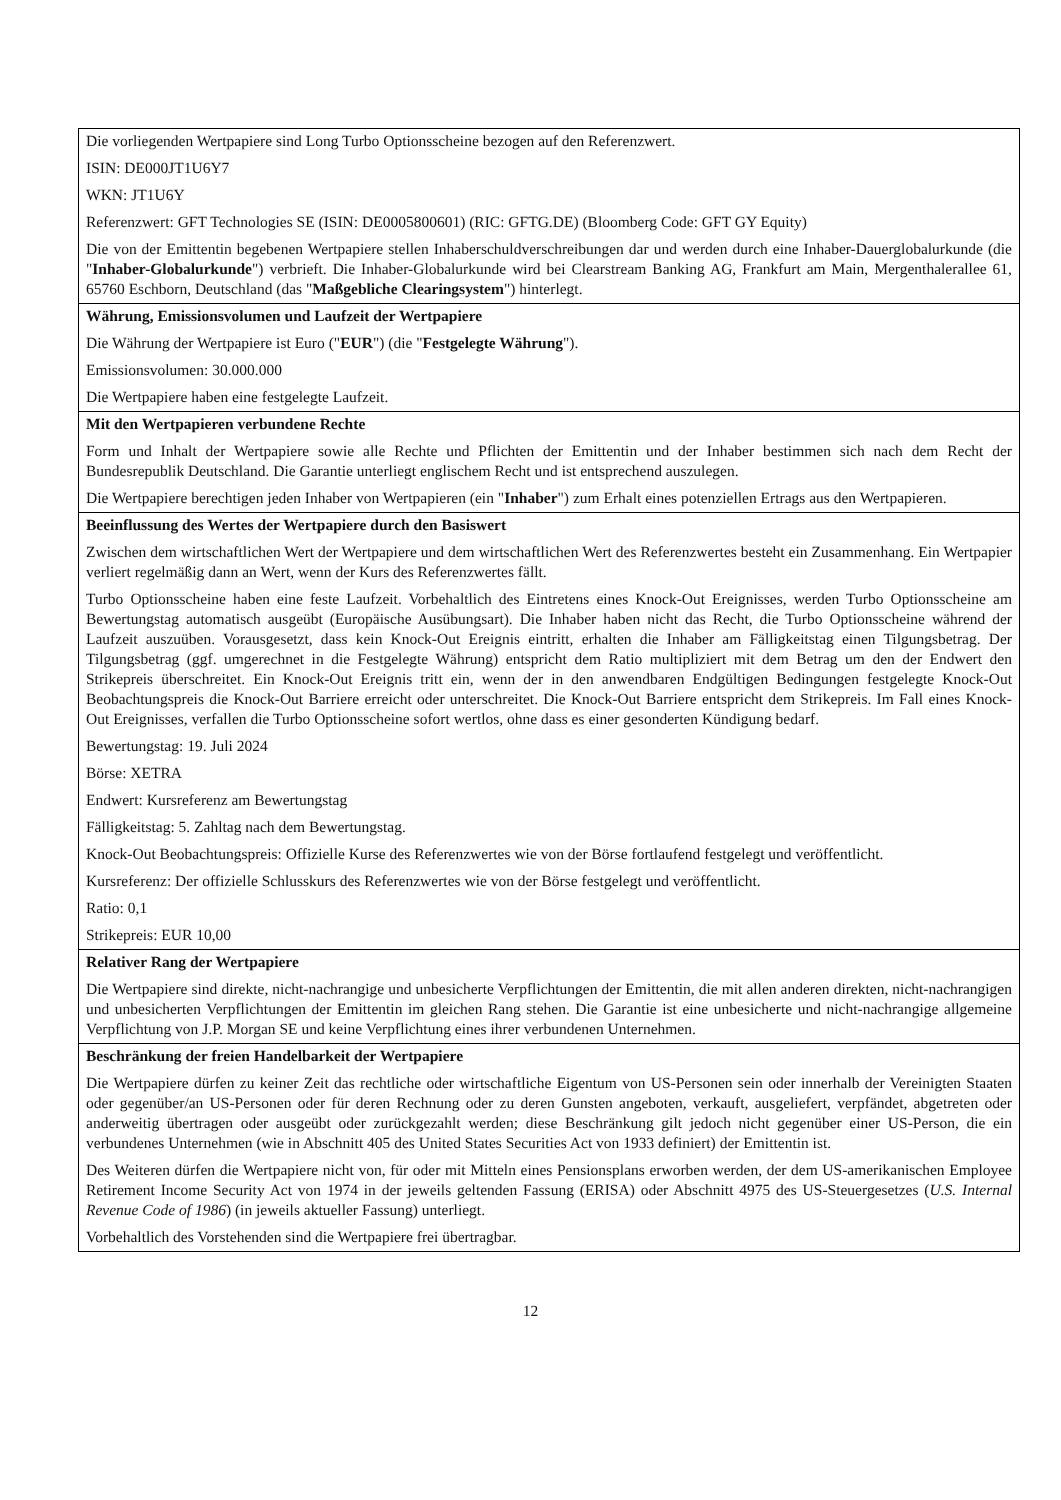| Die vorliegenden Wertpapiere sind Long Turbo Optionsscheine bezogen auf den Referenzwert. ISIN: DE000JT1U6Y7 WKN: JT1U6Y Referenzwert: GFT Technologies SE (ISIN: DE0005800601) (RIC: GFTG.DE) (Bloomberg Code: GFT GY Equity) Die von der Emittentin begebenen Wertpapiere stellen Inhaberschuldverschreibungen dar und werden durch eine Inhaber-Dauerglobalurkunde (die " Inhaber-Globalurkunde ") verbrieft. Die Inhaber-Globalurkunde wird bei Clearstream Banking AG, Frankfurt am Main, Mergenthalerallee 61, 65760 Eschborn, Deutschland (das " Maßgebliche Clearingsystem ") hinterlegt. |
| Währung, Emissionsvolumen und Laufzeit der Wertpapiere Die Währung der Wertpapiere ist Euro (" EUR ") (die " Festgelegte Währung "). Emissionsvolumen: 30.000.000 Die Wertpapiere haben eine festgelegte Laufzeit. |
| Mit den Wertpapieren verbundene Rechte Form und Inhalt der Wertpapiere sowie alle Rechte und Pflichten der Emittentin und der Inhaber bestimmen sich nach dem Recht der Bundesrepublik Deutschland. Die Garantie unterliegt englischem Recht und ist entsprechend auszulegen. Die Wertpapiere berechtigen jeden Inhaber von Wertpapieren (ein " Inhaber ") zum Erhalt eines potenziellen Ertrags aus den Wertpapieren. |
| Beeinflussung des Wertes der Wertpapiere durch den Basiswert Zwischen dem wirtschaftlichen Wert der Wertpapiere und dem wirtschaftlichen Wert des Referenzwertes besteht ein Zusammenhang. Ein Wertpapier verliert regelmäßig dann an Wert, wenn der Kurs des Referenzwertes fällt. Turbo Optionsscheine haben eine feste Laufzeit. Vorbehaltlich des Eintretens eines Knock-Out Ereignisses, werden Turbo Optionsscheine am Bewertungstag automatisch ausgeübt (Europäische Ausübungsart). Die Inhaber haben nicht das Recht, die Turbo Optionsscheine während der Laufzeit auszuüben. Vorausgesetzt, dass kein Knock-Out Ereignis eintritt, erhalten die Inhaber am Fälligkeitstag einen Tilgungsbetrag. Der Tilgungsbetrag (ggf. umgerechnet in die Festgelegte Währung) entspricht dem Ratio multipliziert mit dem Betrag um den der Endwert den Strikepreis überschreitet. Ein Knock-Out Ereignis tritt ein, wenn der in den anwendbaren Endgültigen Bedingungen festgelegte Knock-Out Beobachtungspreis die Knock-Out Barriere erreicht oder unterschreitet. Die Knock-Out Barriere entspricht dem Strikepreis. Im Fall eines Knock-Out Ereignisses, verfallen die Turbo Optionsscheine sofort wertlos, ohne dass es einer gesonderten Kündigung bedarf. Bewertungstag: 19. Juli 2024 Börse: XETRA Endwert: Kursreferenz am Bewertungstag Fälligkeitstag: 5. Zahltag nach dem Bewertungstag. Knock-Out Beobachtungspreis: Offizielle Kurse des Referenzwertes wie von der Börse fortlaufend festgelegt und veröffentlicht. Kursreferenz: Der offizielle Schlusskurs des Referenzwertes wie von der Börse festgelegt und veröffentlicht. Ratio: 0,1 Strikepreis: EUR 10,00 |
| Relativer Rang der Wertpapiere Die Wertpapiere sind direkte, nicht-nachrangige und unbesicherte Verpflichtungen der Emittentin, die mit allen anderen direkten, nicht-nachrangigen und unbesicherten Verpflichtungen der Emittentin im gleichen Rang stehen. Die Garantie ist eine unbesicherte und nicht-nachrangige allgemeine Verpflichtung von J.P. Morgan SE und keine Verpflichtung eines ihrer verbundenen Unternehmen. |
| Beschränkung der freien Handelbarkeit der Wertpapiere Die Wertpapiere dürfen zu keiner Zeit das rechtliche oder wirtschaftliche Eigentum von US-Personen sein oder innerhalb der Vereinigten Staaten oder gegenüber/an US-Personen oder für deren Rechnung oder zu deren Gunsten angeboten, verkauft, ausgeliefert, verpfändet, abgetreten oder anderweitig übertragen oder ausgeübt oder zurückgezahlt werden; diese Beschränkung gilt jedoch nicht gegenüber einer US-Person, die ein verbundenes Unternehmen (wie in Abschnitt 405 des United States Securities Act von 1933 definiert) der Emittentin ist. Des Weiteren dürfen die Wertpapiere nicht von, für oder mit Mitteln eines Pensionsplans erworben werden, der dem US-amerikanischen Employee Retirement Income Security Act von 1974 in der jeweils geltenden Fassung (ERISA) oder Abschnitt 4975 des US-Steuergesetzes ( U.S. Internal Revenue Code of 1986 ) (in jeweils aktueller Fassung) unterliegt. Vorbehaltlich des Vorstehenden sind die Wertpapiere frei übertragbar. |
12